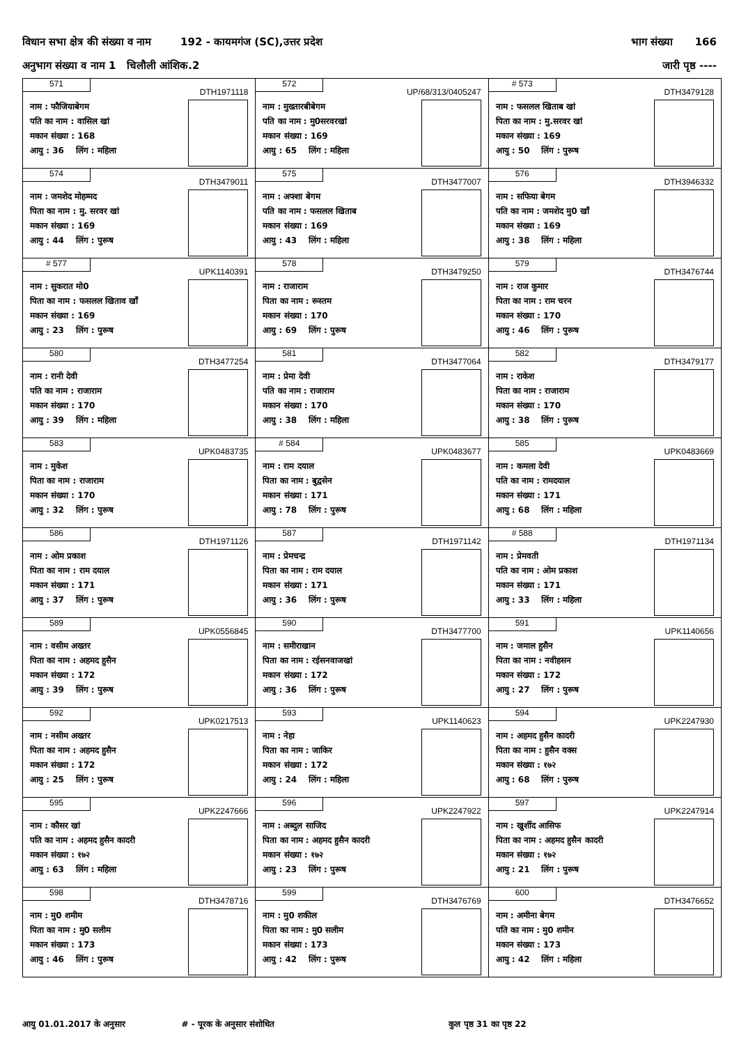विधान सभा क्षेत्र की संख्या व नाम 192 - कायमगंज (SC),उत्तर प्रदेश भाग संख्या 166
अनुभाग संख्या व नाम 1 चिलौली आंशिक.2 जारी पृष्ठ ----
| 571 DTH1971118 नाम : फौजियाबेगम पति का नाम : वासिल खां मकान संख्या : 168 आयु : 36 लिंग : महिला | 572 UP/68/313/0405247 नाम : मुख्तारबीबेगम पति का नाम : मु0सरवरखां मकान संख्या : 169 आयु : 65 लिंग : महिला | # 573 DTH3479128 नाम : फसलल खिताब खां पिता का नाम : मु.सरवर खां मकान संख्या : 169 आयु : 50 लिंग : पुरूष |
| 574 DTH3479011 नाम : जमशेद मोहम्मद पिता का नाम : मु. सरवर खां मकान संख्या : 169 आयु : 44 लिंग : पुरूष | 575 DTH3477007 नाम : अफ्शा बेगम पति का नाम : फसलल खिताब मकान संख्या : 169 आयु : 43 लिंग : महिला | 576 DTH3946332 नाम : सफिया बेगम पति का नाम : जमशेद मु0 खाँ मकान संख्या : 169 आयु : 38 लिंग : महिला |
| # 577 UPK1140391 नाम : सुकरात मो0 पिता का नाम : फसलल खिताव खॉं मकान संख्या : 169 आयु : 23 लिंग : पुरूष | 578 DTH3479250 नाम : राजाराम पिता का नाम : रूस्तम मकान संख्या : 170 आयु : 69 लिंग : पुरूष | 579 DTH3476744 नाम : राज कुमार पिता का नाम : राम चरन मकान संख्या : 170 आयु : 46 लिंग : पुरूष |
| 580 DTH3477254 नाम : रानी देवी पति का नाम : राजाराम मकान संख्या : 170 आयु : 39 लिंग : महिला | 581 DTH3477064 नाम : प्रेमा देवी पति का नाम : राजाराम मकान संख्या : 170 आयु : 38 लिंग : महिला | 582 DTH3479177 नाम : राकेश पिता का नाम : राजाराम मकान संख्या : 170 आयु : 38 लिंग : पुरूष |
| 583 UPK0483735 नाम : मुकेश पिता का नाम : राजाराम मकान संख्या : 170 आयु : 32 लिंग : पुरूष | # 584 UPK0483677 नाम : राम दयाल पिता का नाम : बुद्वसेन मकान संख्या : 171 आयु : 78 लिंग : पुरूष | 585 UPK0483669 नाम : कमला देवी पति का नाम : रामदयाल मकान संख्या : 171 आयु : 68 लिंग : महिला |
| 586 DTH1971126 नाम : ओम प्रकाश पिता का नाम : राम दयाल मकान संख्या : 171 आयु : 37 लिंग : पुरूष | 587 DTH1971142 नाम : प्रेमचन्द्र पिता का नाम : राम दयाल मकान संख्या : 171 आयु : 36 लिंग : पुरूष | # 588 DTH1971134 नाम : प्रेमवती पति का नाम : ओम प्रकाश मकान संख्या : 171 आयु : 33 लिंग : महिला |
| 589 UPK0556845 नाम : वसीम अख्तर पिता का नाम : अहमद हुसैन मकान संख्या : 172 आयु : 39 लिंग : पुरूष | 590 DTH3477700 नाम : समीराखान पिता का नाम : रईसनवाजखां मकान संख्या : 172 आयु : 36 लिंग : पुरूष | 591 UPK1140656 नाम : जमाल हुसैन पिता का नाम : नवीहसन मकान संख्या : 172 आयु : 27 लिंग : पुरूष |
| 592 UPK0217513 नाम : नसीम अख्तर पिता का नाम : अहमद हुसैन मकान संख्या : 172 आयु : 25 लिंग : पुरूष | 593 UPK1140623 नाम : नेहा पिता का नाम : जाकिर मकान संख्या : 172 आयु : 24 लिंग : महिला | 594 UPK2247930 नाम : अहमद हुसैन कादरी पिता का नाम : हुसैन वक्स मकान संख्या : १७२ आयु : 68 लिंग : पुरूष |
| 595 UPK2247666 नाम : कौसर खां पति का नाम : अहमद हुसैन कादरी मकान संख्या : १७२ आयु : 63 लिंग : महिला | 596 UPK2247922 नाम : अब्दुल साजिद पिता का नाम : अहमद हुसैन कादरी मकान संख्या : १७२ आयु : 23 लिंग : पुरूष | 597 UPK2247914 नाम : खुर्शीद आसिफ पिता का नाम : अहमद हुसैन कादरी मकान संख्या : १७२ आयु : 21 लिंग : पुरूष |
| 598 DTH3478716 नाम : मु0 शमीम पिता का नाम : मु0 सलीम मकान संख्या : 173 आयु : 46 लिंग : पुरूष | 599 DTH3476769 नाम : मु0 शकील पिता का नाम : मु0 सलीम मकान संख्या : 173 आयु : 42 लिंग : पुरूष | 600 DTH3476652 नाम : अमीना बेगम पति का नाम : मु0 शमीन मकान संख्या : 173 आयु : 42 लिंग : महिला |
आयु 01.01.2017 के अनुसार # - पूरक के अनुसार संशोधित कुल पृष्ठ 31 का पृष्ठ 22